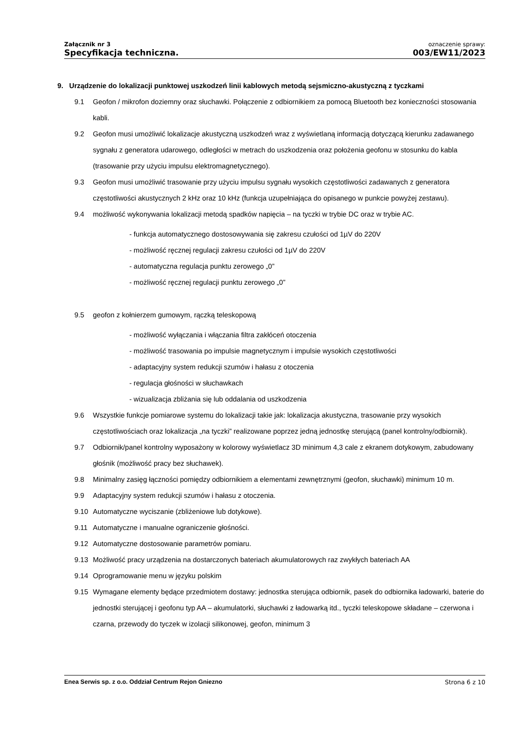Załącznik nr 3
Specyfikacja techniczna.
oznaczenie sprawy:
003/EW11/2023
9. Urządzenie do lokalizacji punktowej uszkodzeń linii kablowych metodą sejsmiczno-akustyczną z tyczkami
9.1 Geofon / mikrofon doziemny oraz słuchawki. Połączenie z odbiornikiem za pomocą Bluetooth bez konieczności stosowania kabli.
9.2 Geofon musi umożliwić lokalizacje akustyczną uszkodzeń wraz z wyświetlaną informacją dotyczącą kierunku zadawanego sygnału z generatora udarowego, odległości w metrach do uszkodzenia oraz położenia geofonu w stosunku do kabla (trasowanie przy użyciu impulsu elektromagnetycznego).
9.3 Geofon musi umożliwić trasowanie przy użyciu impulsu sygnału wysokich częstotliwości zadawanych z generatora częstotliwości akustycznych 2 kHz oraz 10 kHz (funkcja uzupełniająca do opisanego w punkcie powyżej zestawu).
9.4 możliwość wykonywania lokalizacji metodą spadków napięcia – na tyczki w trybie DC oraz w trybie AC.
- funkcja automatycznego dostosowywania się zakresu czułości od 1µV do 220V
- możliwość ręcznej regulacji zakresu czułości od 1µV do 220V
- automatyczna regulacja punktu zerowego „0”
- możliwość ręcznej regulacji punktu zerowego „0”
9.5 geofon z kołnierzem gumowym, rączką teleskopową
- możliwość wyłączania i włączania filtra zakłóceń otoczenia
- możliwość trasowania po impulsie magnetycznym i impulsie wysokich częstotliwości
- adaptacyjny system redukcji szumów i hałasu z otoczenia
- regulacja głośności w słuchawkach
- wizualizacja zbliżania się lub oddalania od uszkodzenia
9.6 Wszystkie funkcje pomiarowe systemu do lokalizacji takie jak: lokalizacja akustyczna, trasowanie przy wysokich częstotliwościach oraz lokalizacja „na tyczki” realizowane poprzez jedną jednostkę sterującą (panel kontrolny/odbiornik).
9.7 Odbiornik/panel kontrolny wyposażony w kolorowy wyświetlacz 3D minimum 4,3 cale z ekranem dotykowym, zabudowany głośnik (możliwość pracy bez słuchawek).
9.8 Minimalny zasięg łączności pomiędzy odbiornikiem a elementami zewnętrznymi (geofon, słuchawki) minimum 10 m.
9.9 Adaptacyjny system redukcji szumów i hałasu z otoczenia.
9.10 Automatyczne wyciszanie (zbliżeniowe lub dotykowe).
9.11 Automatyczne i manualne ograniczenie głośności.
9.12 Automatyczne dostosowanie parametrów pomiaru.
9.13 Możliwość pracy urządzenia na dostarczonych bateriach akumulatorowych raz zwykłych bateriach AA
9.14 Oprogramowanie menu w języku polskim
9.15 Wymagane elementy będące przedmiotem dostawy: jednostka sterująca odbiornik, pasek do odbiornika ładowarki, baterie do jednostki sterującej i geofonu typ AA – akumulatorki, słuchawki z ładowarką itd., tyczki teleskopowe składane – czerwona i czarna, przewody do tyczek w izolacji silikonowej, geofon, minimum 3
Enea Serwis sp. z o.o. Oddział Centrum Rejon Gniezno Strona 6 z 10